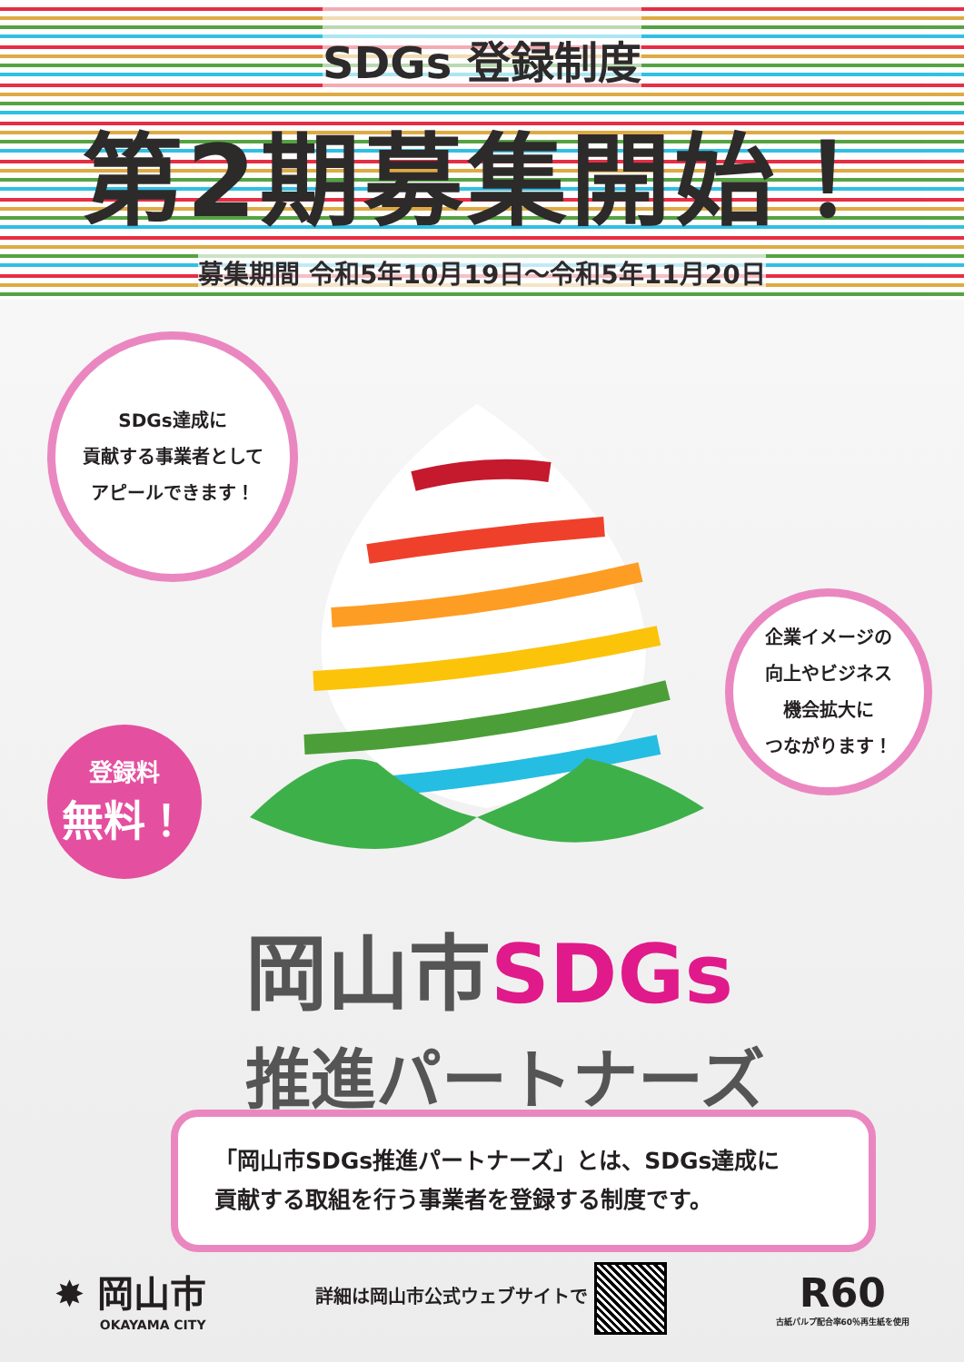SDGs 登録制度
第2期募集開始！
募集期間 令和5年10月19日〜令和5年11月20日
SDGs達成に
貢献する事業者として
アピールできます！
企業イメージの
向上やビジネス
機会拡大に
つながります！
登録料
無料！
岡山市 SDGs
推進パートナーズ
「岡山市SDGs推進パートナーズ」とは、SDGs達成に
貢献する取組を行う事業者を登録する制度です。
✸ 岡山市
OKAYAMA CITY
詳細は岡山市公式ウェブサイトで
R60
古紙パルプ配合率60％再生紙を使用